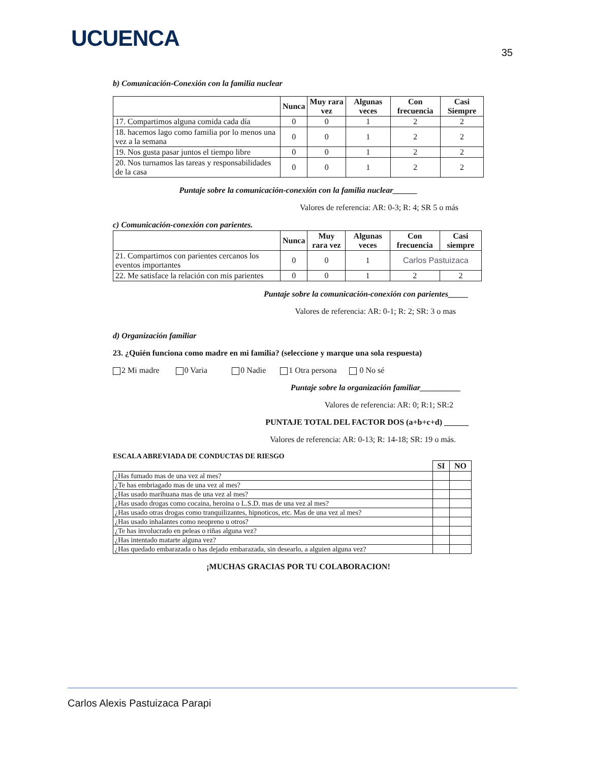UCUENCA
35
b) Comunicación-Conexión con la familia nuclear
| | Nunca | Muy rara vez | Algunas veces | Con frecuencia | Casi Siempre |
| --- | --- | --- | --- | --- | --- |
| 17. Compartimos alguna comida cada día | 0 | 0 | 1 | 2 | 2 |
| 18. hacemos lago como familia por lo menos una vez a la semana | 0 | 0 | 1 | 2 | 2 |
| 19. Nos gusta pasar juntos el tiempo libre | 0 | 0 | 1 | 2 | 2 |
| 20. Nos turnamos las tareas y responsabilidades de la casa | 0 | 0 | 1 | 2 | 2 |
Puntaje sobre la comunicación-conexión con la familia nuclear______
Valores de referencia: AR: 0-3; R: 4; SR 5 o más
c) Comunicación-conexión con parientes.
| | Nunca | Muy rara vez | Algunas veces | Con frecuencia | Casi siempre |
| --- | --- | --- | --- | --- | --- |
| 21. Compartimos con parientes cercanos los eventos importantes | 0 | 0 | 1 | Carlos Pastuizaca | |
| 22. Me satisface la relación con mis parientes | 0 | 0 | 1 | 2 | 2 |
Puntaje sobre la comunicación-conexión con parientes_____
Valores de referencia: AR: 0-1; R: 2; SR: 3 o mas
d) Organización familiar
23. ¿Quién funciona como madre en mi familia? (seleccione y marque una sola respuesta)
2 Mi madre 0 Varia 0 Nadie 1 Otra persona 0 No sé
Puntaje sobre la organización familiar__________
Valores de referencia: AR: 0; R:1; SR:2
PUNTAJE TOTAL DEL FACTOR DOS (a+b+c+d) ______
Valores de referencia: AR: 0-13; R: 14-18; SR: 19 o más.
ESCALA ABREVIADA DE CONDUCTAS DE RIESGO
| | SI | NO |
| ¿Has fumado mas de una vez al mes? | | |
| ¿Te has embriagado mas de una vez al mes? | | |
| ¿Has usado marihuana mas de una vez al mes? | | |
| ¿Has usado drogas como cocaina, heroina o L.S.D. mas de una vez al mes? | | |
| ¿Has usado otras drogas como tranquilizantes, hipnoticos, etc. Mas de una vez al mes? | | |
| ¿Has usado inhalantes como neopreno u otros? | | |
| ¿Te has involucrado en peleas o riñas alguna vez? | | |
| ¿Has intentado matarte alguna vez? | | |
| ¿Has quedado embarazada o has dejado embarazada, sin desearlo, a alguien alguna vez? | | |
¡MUCHAS GRACIAS POR TU COLABORACION!
Carlos Alexis Pastuizaca Parapi